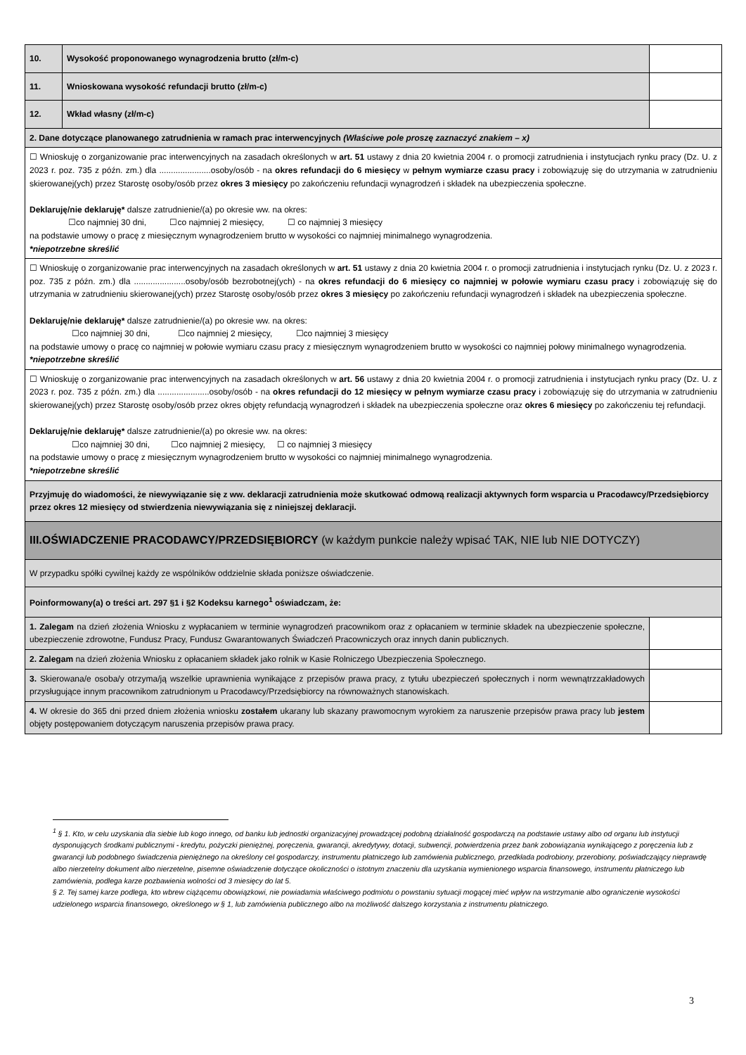| 10. | Wysokość proponowanego wynagrodzenia brutto (zł/m-c) | | |
| 11. | Wnioskowana wysokość refundacji brutto (zł/m-c) | | |
| 12. | Wkład własny (zł/m-c) | | |
| 2. Dane dotyczące planowanego zatrudnienia w ramach prac interwencyjnych (Właściwe pole proszę zaznaczyć znakiem – x) | | | |
| ☐ Wnioskuję o zorganizowanie prac interwencyjnych na zasadach określonych w art. 51 ustawy z dnia 20 kwietnia 2004 r. o promocji zatrudnienia i instytucjach rynku pracy (Dz. U. z 2023 r. poz. 735 z późn. zm.) dla ......................osoby/osób - na okres refundacji do 6 miesięcy w pełnym wymiarze czasu pracy i zobowiązuję się do utrzymania w zatrudnieniu skierowanej(ych) przez Starostę osoby/osób przez okres 3 miesięcy po zakończeniu refundacji wynagrodzeń i składek na ubezpieczenia społeczne. Deklaruję/nie deklaruję* dalsze zatrudnienie/(a) po okresie ww. na okres: ☐co najmniej 30 dni, ☐co najmniej 2 miesięcy, ☐ co najmniej 3 miesięcy na podstawie umowy o pracę z miesięcznym wynagrodzeniem brutto w wysokości co najmniej minimalnego wynagrodzenia. *niepotrzebne skreślić | | | |
| ☐ Wnioskuję o zorganizowanie prac interwencyjnych na zasadach określonych w art. 51 ustawy z dnia 20 kwietnia 2004 r. o promocji zatrudnienia i instytucjach rynku (Dz. U. z 2023 r. poz. 735 z późn. zm.) dla ......................osoby/osób bezrobotnej(ych) - na okres refundacji do 6 miesięcy co najmniej w połowie wymiaru czasu pracy i zobowiązuję się do utrzymania w zatrudnieniu skierowanej(ych) przez Starostę osoby/osób przez okres 3 miesięcy po zakończeniu refundacji wynagrodzeń i składek na ubezpieczenia społeczne. Deklaruję/nie deklaruję* dalsze zatrudnienie/(a) po okresie ww. na okres: ☐co najmniej 30 dni, ☐co najmniej 2 miesięcy, ☐co najmniej 3 miesięcy na podstawie umowy o pracę co najmniej w połowie wymiaru czasu pracy z miesięcznym wynagrodzeniem brutto w wysokości co najmniej połowy minimalnego wynagrodzenia. *niepotrzebne skreślić | | | |
| ☐ Wnioskuję o zorganizowanie prac interwencyjnych na zasadach określonych w art. 56 ustawy z dnia 20 kwietnia 2004 r. o promocji zatrudnienia i instytucjach rynku pracy (Dz. U. z 2023 r. poz. 735 z późn. zm.) dla ......................osoby/osób - na okres refundacji do 12 miesięcy w pełnym wymiarze czasu pracy i zobowiązuję się do utrzymania w zatrudnieniu skierowanej(ych) przez Starostę osoby/osób przez okres objęty refundacją wynagrodzeń i składek na ubezpieczenia społeczne oraz okres 6 miesięcy po zakończeniu tej refundacji. Deklaruję/nie deklaruję* dalsze zatrudnienie/(a) po okresie ww. na okres: ☐co najmniej 30 dni, ☐co najmniej 2 miesięcy, ☐ co najmniej 3 miesięcy na podstawie umowy o pracę z miesięcznym wynagrodzeniem brutto w wysokości co najmniej minimalnego wynagrodzenia. *niepotrzebne skreślić | | | |
| Przyjmuję do wiadomości, że niewywiązanie się z ww. deklaracji zatrudnienia może skutkować odmową realizacji aktywnych form wsparcia u Pracodawcy/Przedsiębiorcy przez okres 12 miesięcy od stwierdzenia niewywiązania się z niniejszej deklaracji. | | | |
| III.OŚWIADCZENIE PRACODAWCY/PRZEDSIĘBIORCY (w każdym punkcie należy wpisać TAK, NIE lub NIE DOTYCZY) | | | |
| W przypadku spółki cywilnej każdy ze wspólników oddzielnie składa poniższe oświadczenie. | | | |
| Poinformowany(a) o treści art. 297 §1 i §2 Kodeksu karnego<sup>1</sup> oświadczam, że: | | | |
| 1. Zalegam na dzień złożenia Wniosku z wypłacaniem w terminie wynagrodzeń pracownikom oraz z opłacaniem w terminie składek na ubezpieczenie społeczne, ubezpieczenie zdrowotne, Fundusz Pracy, Fundusz Gwarantowanych Świadczeń Pracowniczych oraz innych danin publicznych. | | | |
| 2. Zalegam na dzień złożenia Wniosku z opłacaniem składek jako rolnik w Kasie Rolniczego Ubezpieczenia Społecznego. | | | |
| 3. Skierowana/e osoba/y otrzyma/ją wszelkie uprawnienia wynikające z przepisów prawa pracy, z tytułu ubezpieczeń społecznych i norm wewnątrzzakładowych przysługujące innym pracownikom zatrudnionym u Pracodawcy/Przedsiębiorcy na równoważnych stanowiskach. | | | |
| 4. W okresie do 365 dni przed dniem złożenia wniosku zostałem ukarany lub skazany prawomocnym wyrokiem za naruszenie przepisów prawa pracy lub jestem objęty postępowaniem dotyczącym naruszenia przepisów prawa pracy. | | | |
<sup>1</sup> § 1. Kto, w celu uzyskania dla siebie lub kogo innego, od banku lub jednostki organizacyjnej prowadzącej podobną działalność gospodarczą na podstawie ustawy albo od organu lub instytucji dysponujących środkami publicznymi - kredytu, pożyczki pieniężnej, poręczenia, gwarancji, akredytywy, dotacji, subwencji, potwierdzenia przez bank zobowiązania wynikającego z poręczenia lub z gwarancji lub podobnego świadczenia pieniężnego na określony cel gospodarczy, instrumentu płatniczego lub zamówienia publicznego, przedkłada podrobiony, przerobiony, poświadczający nieprawdę albo nierzetelny dokument albo nierzetelne, pisemne oświadczenie dotyczące okoliczności o istotnym znaczeniu dla uzyskania wymienionego wsparcia finansowego, instrumentu płatniczego lub zamówienia, podlega karze pozbawienia wolności od 3 miesięcy do lat 5.
§ 2. Tej samej karze podlega, kto wbrew ciążącemu obowiązkowi, nie powiadamia właściwego podmiotu o powstaniu sytuacji mogącej mieć wpływ na wstrzymanie albo ograniczenie wysokości udzielonego wsparcia finansowego, określonego w § 1, lub zamówienia publicznego albo na możliwość dalszego korzystania z instrumentu płatniczego.
3